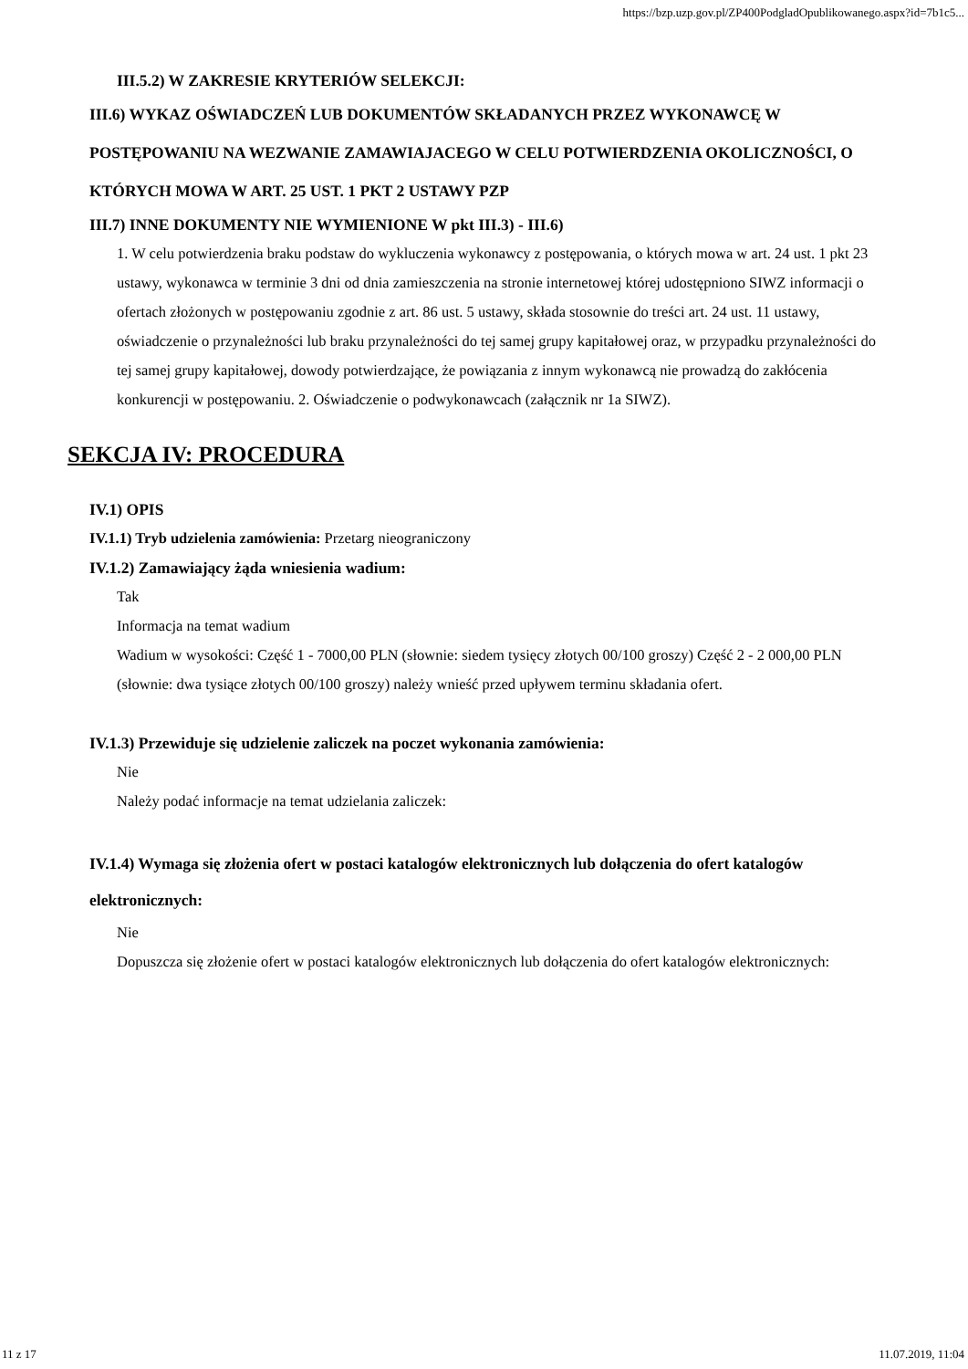https://bzp.uzp.gov.pl/ZP400PodgladOpublikowanego.aspx?id=7b1c5...
III.5.2) W ZAKRESIE KRYTERIÓW SELEKCJI:
III.6) WYKAZ OŚWIADCZEŃ LUB DOKUMENTÓW SKŁADANYCH PRZEZ WYKONAWCĘ W POSTĘPOWANIU NA WEZWANIE ZAMAWIAJACEGO W CELU POTWIERDZENIA OKOLICZNOŚCI, O KTÓRYCH MOWA W ART. 25 UST. 1 PKT 2 USTAWY PZP
III.7) INNE DOKUMENTY NIE WYMIENIONE W pkt III.3) - III.6)
1. W celu potwierdzenia braku podstaw do wykluczenia wykonawcy z postępowania, o których mowa w art. 24 ust. 1 pkt 23 ustawy, wykonawca w terminie 3 dni od dnia zamieszczenia na stronie internetowej której udostępniono SIWZ informacji o ofertach złożonych w postępowaniu zgodnie z art. 86 ust. 5 ustawy, składa stosownie do treści art. 24 ust. 11 ustawy, oświadczenie o przynależności lub braku przynależności do tej samej grupy kapitałowej oraz, w przypadku przynależności do tej samej grupy kapitałowej, dowody potwierdzające, że powiązania z innym wykonawcą nie prowadzą do zakłócenia konkurencji w postępowaniu. 2. Oświadczenie o podwykonawcach (załącznik nr 1a SIWZ).
SEKCJA IV: PROCEDURA
IV.1) OPIS
IV.1.1) Tryb udzielenia zamówienia: Przetarg nieograniczony
IV.1.2) Zamawiający żąda wniesienia wadium:
Tak
Informacja na temat wadium
Wadium w wysokości: Część 1 - 7000,00 PLN (słownie: siedem tysięcy złotych 00/100 groszy) Część 2 - 2 000,00 PLN (słownie: dwa tysiące złotych 00/100 groszy) należy wnieść przed upływem terminu składania ofert.
IV.1.3) Przewiduje się udzielenie zaliczek na poczet wykonania zamówienia:
Nie
Należy podać informacje na temat udzielania zaliczek:
IV.1.4) Wymaga się złożenia ofert w postaci katalogów elektronicznych lub dołączenia do ofert katalogów elektronicznych:
Nie
Dopuszcza się złożenie ofert w postaci katalogów elektronicznych lub dołączenia do ofert katalogów elektronicznych:
11 z 17 11.07.2019, 11:04